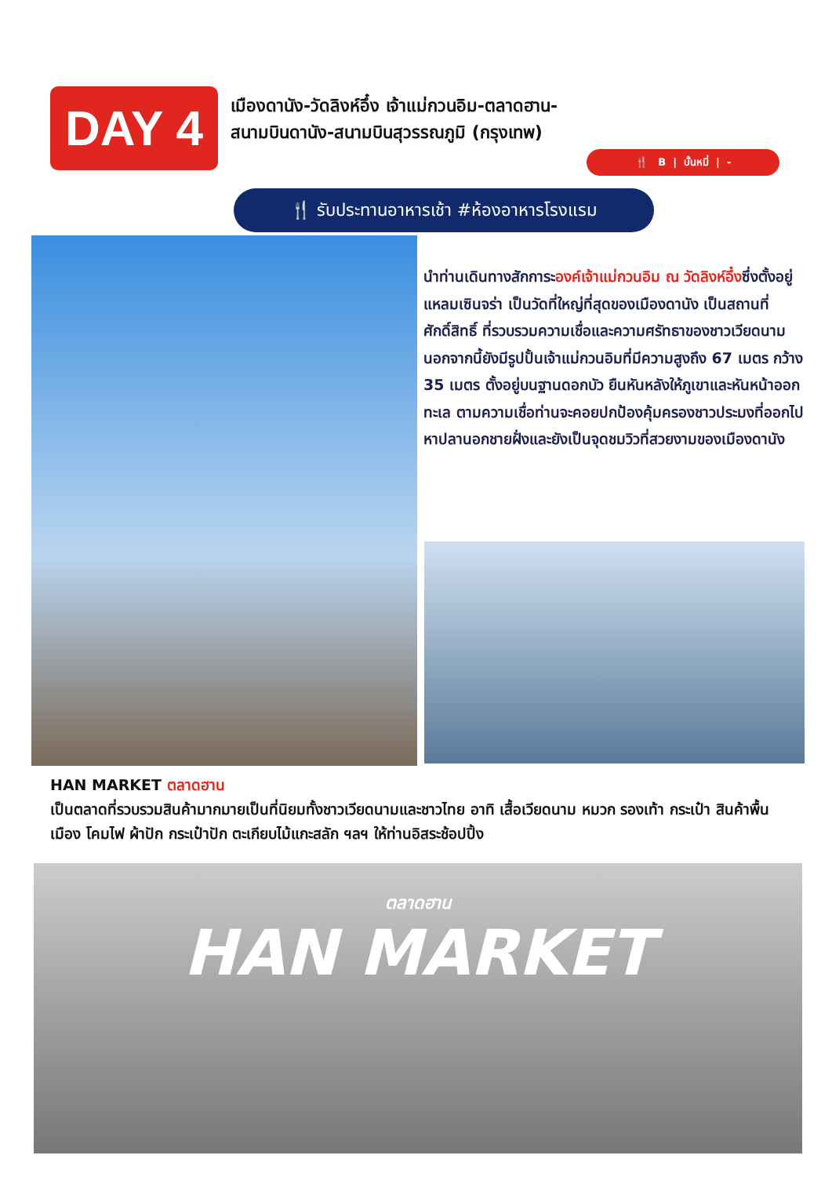DAY 4
เมืองดานัง-วัดลิงห์อึ๋ง เจ้าแม่กวนอิม-ตลาดฮาน-
สนามบินดานัง-สนามบินสุวรรณภูมิ (กรุงเทพ)
🍴 B | บั้นหมี่ | -
🍴 รับประทานอาหารเช้า #ห้องอาหารโรงแรม
นำท่านเดินทางสักการะองค์เจ้าแม่กวนอิม ณ วัดลิงห์อึ๋งซึ่งตั้งอยู่แหลมเซินจร่า เป็นวัดที่ใหญ่ที่สุดของเมืองดานัง เป็นสถานที่ศักดิ์สิทธิ์ ที่รวบรวมความเชื่อและความศรัทธาของชาวเวียดนาม นอกจากนี้ยังมีรูปปั้นเจ้าแม่กวนอิมที่มีความสูงถึง 67 เมตร กว้าง 35 เมตร ตั้งอยู่บนฐานดอกบัว ยืนหันหลังให้ภูเขาและหันหน้าออกทะเล ตามความเชื่อท่านจะคอยปกป้องคุ้มครองชาวประมงที่ออกไปหาปลานอกชายฝั่งและยังเป็นจุดชมวิวที่สวยงามของเมืองดานัง
HAN MARKET ตลาดฮาน
เป็นตลาดที่รวบรวมสินค้ามากมายเป็นที่นิยมทั้งชาวเวียดนามและชาวไทย อาทิ เสื้อเวียดนาม หมวก รองเท้า กระเป๋า สินค้าพื้นเมือง โคมไฟ ผ้าปัก กระเป๋าปัก ตะเกียบไม้แกะสลัก ฯลฯ ให้ท่านอิสระช้อปปิ้ง
ตลาดฮาน
HAN MARKET